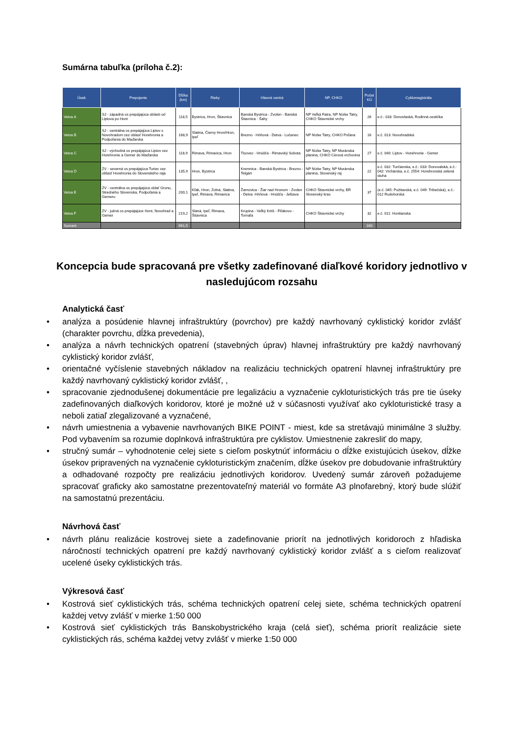Sumárna tabuľka (príloha č.2):
| Úsek | Prepojenie | Dĺžka (km) | Rieky | Hlavné centrá | NP, CHKO | Počet KÚ | Cyklomagistrála |
| --- | --- | --- | --- | --- | --- | --- | --- |
| Vetva A | SJ - západná os prepájajúca oblasti od Liptova po Hont | 118,5 | Bystrica, Hron, Štiavnica | Banská Bystrica - Zvolen - Banská Štiavnica - Šahy | NP Veľká Fatra, NP Nízke Tatry, CHKO Štiavnické vrchy | 26 | e.č.: 033: Donovlaská, Rodinná cestička |
| Vetva B | SJ - centrálna os prepájajúca Liptov s Novohradom cez oblasť Horehronia a Podpoľania do Maďarska | 168,9 | Slatina, Čierny Hron/Hron, Ipeľ | Brezno - Hriňová - Detva - Lučenec | NP Nízke Tatry, CHKO Poľana | 16 | e.č. 013: Novohradská |
| Vetva C | SJ - východná os prepájajúca Liptov cez Horehronie a Gemer do Maďarska | 118,9 | Rimava, Rimavica, Hron | Tisovec - Hnúšťa - Rimavský Sobota | NP Nízke Tatry, NP Muránska planina, CHKO Cérová vrchovina | 27 | e.č. 040: Liptov - Horehronie - Gemer |
| Vetva D | ZV - severná os prepájajúca Turiec cez oblasť Horehronia do Slovenského raja | 135,9 | Hron, Bystrica | Kremnica - Banská Bystrica - Brezno -Telgárt | NP Nízke Tatry, NP Muránska planina, Slovenský raj | 22 | e.č. 032: Turčianska, e.č.: 033: Donovalská, e.č.: 042: Vrchárska, e.č. 2554: Horehronská zelená stuha |
| Vetva E | ZV - centrálna os prepájajúca oblať Gronu, Stredného Slovenska, Podpoľania a Gemeru | 200,1 | Kľak, Hron, Zolná, Slatina, Ipeľ, Rimava, Rimavica | Žarnovica - Žiar nad Hronom - Zvolen - Detva -Hriňová - Hnúšťa - Jelšava | CHKO Štiavnické vrchy, BR Slovenský kras | 37 | (e.č. 045: Požitavská, e.č. 049: Tribečská), e.č.: 012 Rudohorská |
| Vetva F | ZV - južná os prepájajúce Hont, Novohrad a Gemer | 219,2 | Slaná, Ipeľ, Rimava, Štiavnica | Krupina - Veľký Krtíš - Fiľakovo - Tornaľa | CHKO Štiavnické vrchy | 32 | e.č. 011: Hontianska |
| Sumaré | | 961,5 | | | | 160 | |
Koncepcia bude spracovaná pre všetky zadefinované diaľkové koridory jednotlivo v nasledujúcom rozsahu
Analytická časť
• analýza a posúdenie hlavnej infraštruktúry (povrchov) pre každý navrhovaný cyklistický koridor zvlášť (charakter povrchu, dĺžka prevedenia),
• analýza a návrh technických opatrení (stavebných úprav) hlavnej infraštruktúry pre každý navrhovaný cyklistický koridor zvlášť,
• orientačné vyčíslenie stavebných nákladov na realizáciu technických opatrení hlavnej infraštruktúry pre každý navrhovaný cyklistický koridor zvlášť, ,
• spracovanie zjednodušenej dokumentácie pre legalizáciu a vyznačenie cykloturistických trás pre tie úseky zadefinovaných diaľkových koridorov, ktoré je možné už v súčasnosti využívať ako cykloturistické trasy a neboli zatiaľ zlegalizované a vyznačené,
• návrh umiestnenia a vybavenie navrhovaných BIKE POINT - miest, kde sa stretávajú minimálne 3 služby. Pod vybavením sa rozumie doplnková infraštruktúra pre cyklistov. Umiestnenie zakresliť do mapy,
• stručný sumár – vyhodnotenie celej siete s cieľom poskytnúť informáciu o dĺžke existujúcich úsekov, dĺžke úsekov pripravených na vyznačenie cykloturistickým značením, dĺžke úsekov pre dobudovanie infraštruktúry a odhadované rozpočty pre realizáciu jednotlivých koridorov. Uvedený sumár zároveň požadujeme spracovať graficky ako samostatne prezentovateľný materiál vo formáte A3 plnofarebný, ktorý bude slúžiť na samostatnú prezentáciu.
Návrhová časť
• návrh plánu realizácie kostrovej siete a zadefinovanie priorít na jednotlivých koridoroch z hľadiska náročností technických opatrení pre každý navrhovaný cyklistický koridor zvlášť a s cieľom realizovať ucelené úseky cyklistických trás.
Výkresová časť
• Kostrová sieť cyklistických trás, schéma technických opatrení celej siete, schéma technických opatrení každej vetvy zvlášť v mierke 1:50 000
• Kostrová sieť cyklistických trás Banskobystrického kraja (celá sieť), schéma priorít realizácie siete cyklistických rás, schéma každej vetvy zvlášť v mierke 1:50 000